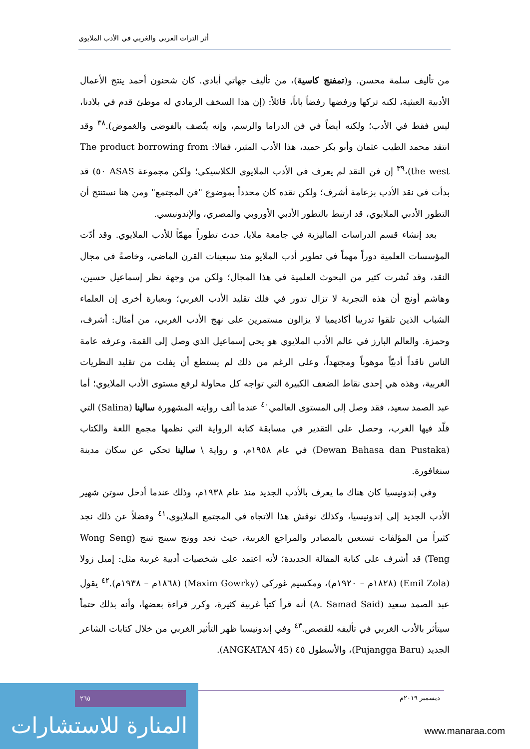أثر التراث العربي والغربي في الأدب الملايوي
من تأليف سلمة محسن. و(تمفنج كاسية)، من تأليف جهاتي أبادي. كان شحنون أحمد ينتج الأعمال الأدبية العبثية، لكنه تركها ورفضها رفضاً باتاً، قائلاً: (إن هذا السخف الرمادي له موطئ قدم في بلادنا، ليس فقط في الأدب؛ ولكنه أيضاً في فن الدراما والرسم، وإنه يتّصف بالفوضى والغموض).<sup>٣٨</sup> وقد انتقد محمد الطيب عثمان وأبو بكر حميد، هذا الأدب المثير، فقالا: The product borrowing from the west)،<sup>٣٩</sup> إن فن النقد لم يعرف في الأدب الملايوي الكلاسيكي؛ ولكن مجموعة ASAS ٥٠) قد بدأت في نقد الأدب بزعامة أشرف؛ ولكن نقده كان محدداً بموضوع "فن المجتمع" ومن هنا نستنتج أن التطور الأدبي الملايوي، قد ارتبط بالتطور الأدبي الأوروبي والمصري، والإندونيسي.
بعد إنشاء قسم الدراسات الماليزية في جامعة ملايا، حدث تطوراً مهمّاً للأدب الملايوي. وقد أدّت المؤسسات العلمية دوراً مهماً في تطوير أدب الملايو منذ سبعينات القرن الماضي، وخاصةً في مجال النقد، وقد نُشرت كثير من البحوث العلمية في هذا المجال؛ ولكن من وجهة نظر إسماعيل حسين، وهاشم أونج أن هذه التجربة لا تزال تدور في فلك تقليد الأدب الغربي؛ وبعبارة أخرى إن العلماء الشباب الذين تلقوا تدريبا أكاديميا لا يزالون مستمرين على نهج الأدب الغربي، من أمثال: أشرف، وحمزة. والعالم البارز في عالم الأدب الملايوي هو يحي إسماعيل الذي وصل إلى القمة، وعرفه عامة الناس ناقداً أدبيّاً موهوباً ومجتهداً، وعلى الرغم من ذلك لم يستطع أن يفلت من تقليد النظريات الغربية، وهذه هي إحدى نقاط الضعف الكبيرة التي تواجه كل محاولة لرفع مستوى الأدب الملايوي؛ أما عبد الصمد سعيد، فقد وصل إلى المستوى العالمي<sup>٤٠</sup> عندما ألف روايته المشهورة سالينا (Salina) التي قلّد فيها الغرب، وحصل على التقدير في مسابقة كتابة الرواية التي نظمها مجمع اللغة والكتاب (Dewan Bahasa dan Pustaka) في عام ١٩٥٨م، و رواية \ سالينا تحكي عن سكان مدينة سنغافورة.
وفي إندونيسيا كان هناك ما يعرف بالأدب الجديد منذ عام ١٩٣٨م، وذلك عندما أدخل سوتن شهير الأدب الجديد إلى إندونيسيا، وكذلك نوقش هذا الاتجاه في المجتمع الملايوي،<sup>٤١</sup> وفضلاً عن ذلك نجد كثيراً من المؤلفات تستعين بالمصادر والمراجع الغربية، حيث نجد وونج سينج تينج (Wong Seng Teng) قد أشرف على كتابة المقالة الجديدة؛ لأنه اعتمد على شخصيات أدبية غربية مثل: إميل زولا (Emil Zola) (١٨٢٨م – ١٩٢٠م)، ومكسيم غوركي (Maxim Gowrky) (١٨٦٨م – ١٩٣٨م).<sup>٤٢</sup> يقول عبد الصمد سعيد (A. Samad Said) أنه قرأ كتباً غربية كثيرة، وكرر قراءة بعضها، وأنه بذلك حتماً سيتأثر بالأدب الغربي في تأليفه للقصص.<sup>٤٣</sup> وفي إندونيسيا ظهر التأثير الغربي من خلال كتابات الشاعر الجديد (Pujangga Baru)، والأسطول ٤٥ (ANGKATAN 45).
ديسمبر ٢٠١٩م
المنارة للاستشارات
٢٦٥
www.manaraa.com